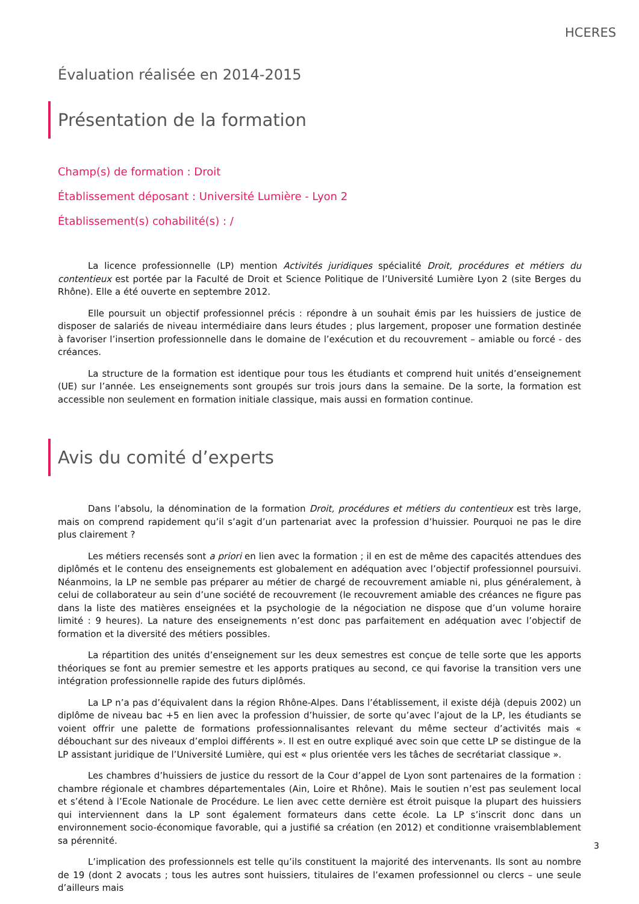HCERES
Évaluation réalisée en 2014-2015
Présentation de la formation
Champ(s) de formation : Droit
Établissement déposant : Université Lumière - Lyon 2
Établissement(s) cohabilité(s) : /
La licence professionnelle (LP) mention Activités juridiques spécialité Droit, procédures et métiers du contentieux est portée par la Faculté de Droit et Science Politique de l’Université Lumière Lyon 2 (site Berges du Rhône). Elle a été ouverte en septembre 2012.
Elle poursuit un objectif professionnel précis : répondre à un souhait émis par les huissiers de justice de disposer de salariés de niveau intermédiaire dans leurs études ; plus largement, proposer une formation destinée à favoriser l’insertion professionnelle dans le domaine de l’exécution et du recouvrement – amiable ou forcé - des créances.
La structure de la formation est identique pour tous les étudiants et comprend huit unités d’enseignement (UE) sur l’année. Les enseignements sont groupés sur trois jours dans la semaine. De la sorte, la formation est accessible non seulement en formation initiale classique, mais aussi en formation continue.
Avis du comité d’experts
Dans l’absolu, la dénomination de la formation Droit, procédures et métiers du contentieux est très large, mais on comprend rapidement qu’il s’agit d’un partenariat avec la profession d’huissier. Pourquoi ne pas le dire plus clairement ?
Les métiers recensés sont a priori en lien avec la formation ; il en est de même des capacités attendues des diplômés et le contenu des enseignements est globalement en adéquation avec l’objectif professionnel poursuivi. Néanmoins, la LP ne semble pas préparer au métier de chargé de recouvrement amiable ni, plus généralement, à celui de collaborateur au sein d’une société de recouvrement (le recouvrement amiable des créances ne figure pas dans la liste des matières enseignées et la psychologie de la négociation ne dispose que d’un volume horaire limité : 9 heures). La nature des enseignements n’est donc pas parfaitement en adéquation avec l’objectif de formation et la diversité des métiers possibles.
La répartition des unités d’enseignement sur les deux semestres est conçue de telle sorte que les apports théoriques se font au premier semestre et les apports pratiques au second, ce qui favorise la transition vers une intégration professionnelle rapide des futurs diplômés.
La LP n’a pas d’équivalent dans la région Rhône-Alpes. Dans l’établissement, il existe déjà (depuis 2002) un diplôme de niveau bac +5 en lien avec la profession d’huissier, de sorte qu’avec l’ajout de la LP, les étudiants se voient offrir une palette de formations professionnalisantes relevant du même secteur d’activités mais « débouchant sur des niveaux d’emploi différents ». Il est en outre expliqué avec soin que cette LP se distingue de la LP assistant juridique de l’Université Lumière, qui est « plus orientée vers les tâches de secrétariat classique ».
Les chambres d’huissiers de justice du ressort de la Cour d’appel de Lyon sont partenaires de la formation : chambre régionale et chambres départementales (Ain, Loire et Rhône). Mais le soutien n’est pas seulement local et s’étend à l’Ecole Nationale de Procédure. Le lien avec cette dernière est étroit puisque la plupart des huissiers qui interviennent dans la LP sont également formateurs dans cette école. La LP s’inscrit donc dans un environnement socio-économique favorable, qui a justifié sa création (en 2012) et conditionne vraisemblablement sa pérennité.
L’implication des professionnels est telle qu’ils constituent la majorité des intervenants. Ils sont au nombre de 19 (dont 2 avocats ; tous les autres sont huissiers, titulaires de l’examen professionnel ou clercs – une seule d’ailleurs mais
3